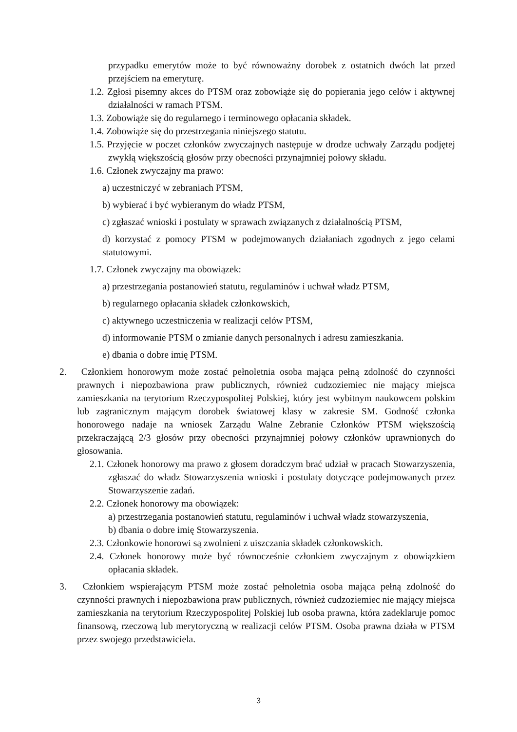przypadku emerytów może to być równoważny dorobek z ostatnich dwóch lat przed przejściem na emeryturę.
1.2. Zgłosi pisemny akces do PTSM oraz zobowiąże się do popierania jego celów i aktywnej działalności w ramach PTSM.
1.3. Zobowiąże się do regularnego i terminowego opłacania składek.
1.4. Zobowiąże się do przestrzegania niniejszego statutu.
1.5. Przyjęcie w poczet członków zwyczajnych następuje w drodze uchwały Zarządu podjętej zwykłą większością głosów przy obecności przynajmniej połowy składu.
1.6. Członek zwyczajny ma prawo:
a) uczestniczyć w zebraniach PTSM,
b) wybierać i być wybieranym do władz PTSM,
c) zgłaszać wnioski i postulaty w sprawach związanych z działalnością PTSM,
d) korzystać z pomocy PTSM w podejmowanych działaniach zgodnych z jego celami statutowymi.
1.7. Członek zwyczajny ma obowiązek:
a) przestrzegania postanowień statutu, regulaminów i uchwał władz PTSM,
b) regularnego opłacania składek członkowskich,
c) aktywnego uczestniczenia w realizacji celów PTSM,
d) informowanie PTSM o zmianie danych personalnych i adresu zamieszkania.
e) dbania o dobre imię PTSM.
2. Członkiem honorowym może zostać pełnoletnia osoba mająca pełną zdolność do czynności prawnych i niepozbawiona praw publicznych, również cudzoziemiec nie mający miejsca zamieszkania na terytorium Rzeczypospolitej Polskiej, który jest wybitnym naukowcem polskim lub zagranicznym mającym dorobek światowej klasy w zakresie SM. Godność członka honorowego nadaje na wniosek Zarządu Walne Zebranie Członków PTSM większością przekraczającą 2/3 głosów przy obecności przynajmniej połowy członków uprawnionych do głosowania.
2.1. Członek honorowy ma prawo z głosem doradczym brać udział w pracach Stowarzyszenia, zgłaszać do władz Stowarzyszenia wnioski i postulaty dotyczące podejmowanych przez Stowarzyszenie zadań.
2.2. Członek honorowy ma obowiązek:
a) przestrzegania postanowień statutu, regulaminów i uchwał władz stowarzyszenia,
b) dbania o dobre imię Stowarzyszenia.
2.3. Członkowie honorowi są zwolnieni z uiszczania składek członkowskich.
2.4. Członek honorowy może być równocześnie członkiem zwyczajnym z obowiązkiem opłacania składek.
3. Członkiem wspierającym PTSM może zostać pełnoletnia osoba mająca pełną zdolność do czynności prawnych i niepozbawiona praw publicznych, również cudzoziemiec nie mający miejsca zamieszkania na terytorium Rzeczypospolitej Polskiej lub osoba prawna, która zadeklaruje pomoc finansową, rzeczową lub merytoryczną w realizacji celów PTSM. Osoba prawna działa w PTSM przez swojego przedstawiciela.
3